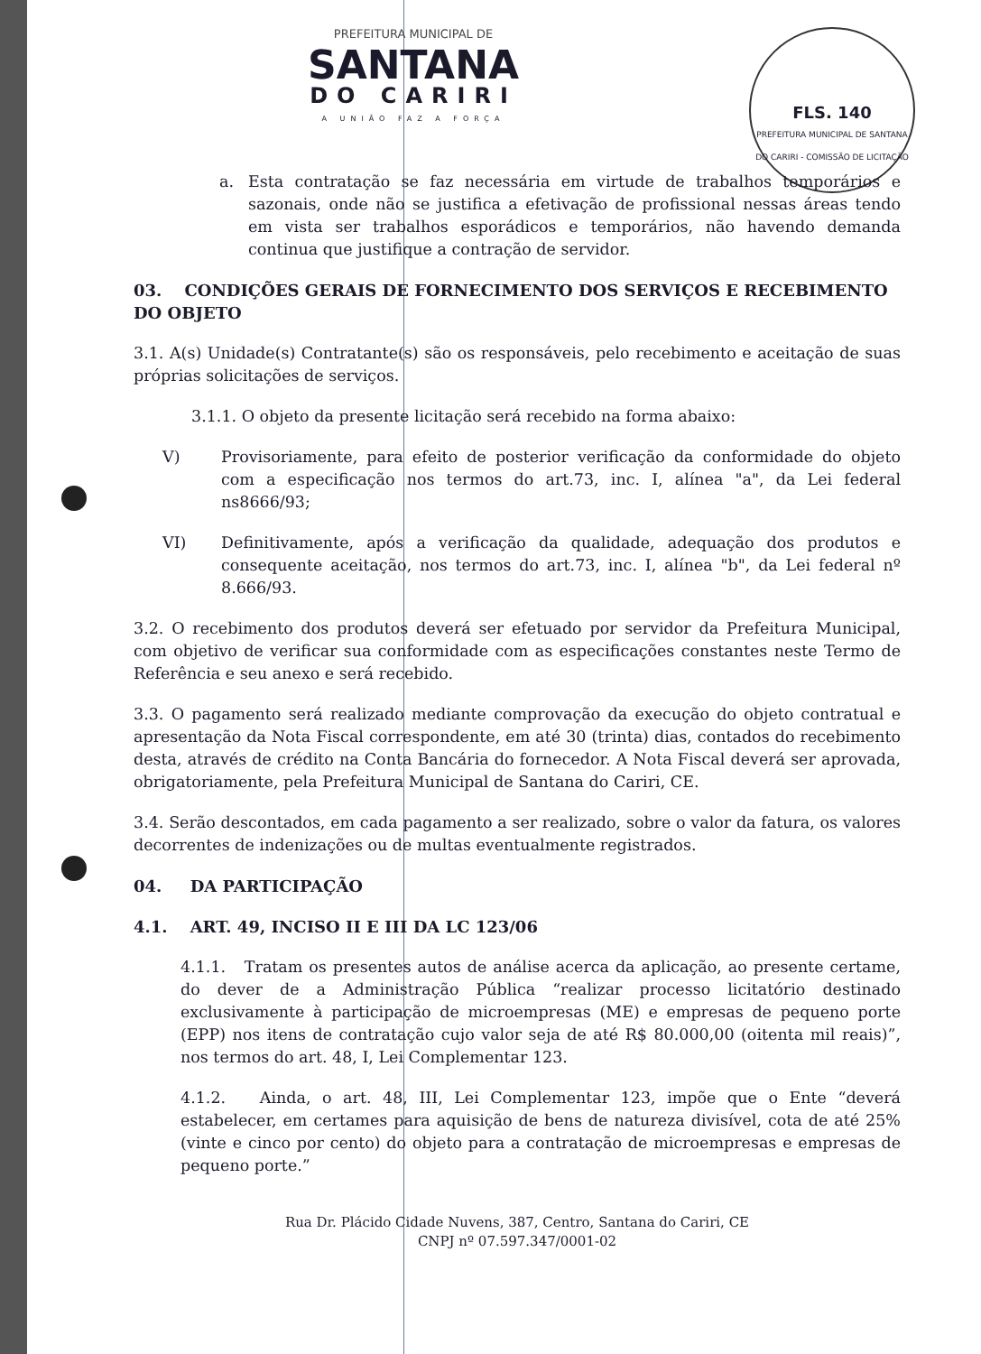FLS. 140
PREFEITURA MUNICIPAL DE SANTANA DO CARIRI - COMISSÃO DE LICITAÇÃO
PREFEITURA MUNICIPAL DE
SANTANA
DO CARIRI
A UNIÃO FAZ A FORÇA
a. Esta contratação se faz necessária em virtude de trabalhos temporários e sazonais, onde não se justifica a efetivação de profissional nessas áreas tendo em vista ser trabalhos esporádicos e temporários, não havendo demanda continua que justifique a contração de servidor.
03. CONDIÇÕES GERAIS DE FORNECIMENTO DOS SERVIÇOS E RECEBIMENTO DO OBJETO
3.1. A(s) Unidade(s) Contratante(s) são os responsáveis, pelo recebimento e aceitação de suas próprias solicitações de serviços.
3.1.1. O objeto da presente licitação será recebido na forma abaixo:
V) Provisoriamente, para efeito de posterior verificação da conformidade do objeto com a especificação nos termos do art.73, inc. I, alínea "a", da Lei federal ns8666/93;
VI) Definitivamente, após a verificação da qualidade, adequação dos produtos e consequente aceitação, nos termos do art.73, inc. I, alínea "b", da Lei federal nº 8.666/93.
3.2. O recebimento dos produtos deverá ser efetuado por servidor da Prefeitura Municipal, com objetivo de verificar sua conformidade com as especificações constantes neste Termo de Referência e seu anexo e será recebido.
3.3. O pagamento será realizado mediante comprovação da execução do objeto contratual e apresentação da Nota Fiscal correspondente, em até 30 (trinta) dias, contados do recebimento desta, através de crédito na Conta Bancária do fornecedor. A Nota Fiscal deverá ser aprovada, obrigatoriamente, pela Prefeitura Municipal de Santana do Cariri, CE.
3.4. Serão descontados, em cada pagamento a ser realizado, sobre o valor da fatura, os valores decorrentes de indenizações ou de multas eventualmente registrados.
04. DA PARTICIPAÇÃO
4.1. ART. 49, INCISO II E III DA LC 123/06
4.1.1. Tratam os presentes autos de análise acerca da aplicação, ao presente certame, do dever de a Administração Pública “realizar processo licitatório destinado exclusivamente à participação de microempresas (ME) e empresas de pequeno porte (EPP) nos itens de contratação cujo valor seja de até R$ 80.000,00 (oitenta mil reais)”, nos termos do art. 48, I, Lei Complementar 123.
4.1.2. Ainda, o art. 48, III, Lei Complementar 123, impõe que o Ente “deverá estabelecer, em certames para aquisição de bens de natureza divisível, cota de até 25% (vinte e cinco por cento) do objeto para a contratação de microempresas e empresas de pequeno porte.”
Rua Dr. Plácido Cidade Nuvens, 387, Centro, Santana do Cariri, CE
CNPJ nº 07.597.347/0001-02